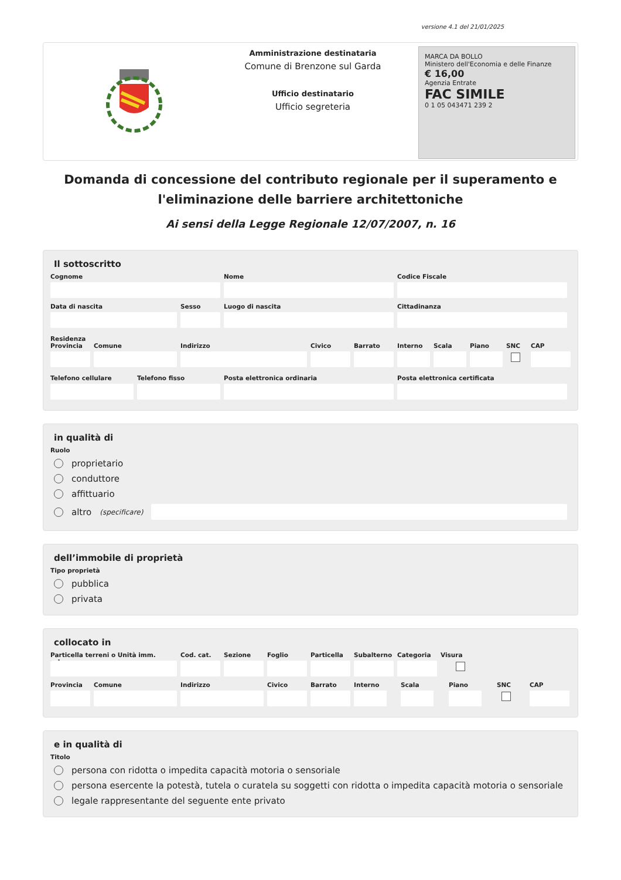versione 4.1 del 21/01/2025
Amministrazione destinataria
Comune di Brenzone sul Garda
Ufficio destinatario
Ufficio segreteria
MARCA DA BOLLO
Ministero dell'Economia e delle Finanze
€ 16,00
Agenzia Entrate
FAC SIMILE
0 1 05 043471 239 2
Domanda di concessione del contributo regionale per il superamento e l'eliminazione delle barriere architettoniche
Ai sensi della Legge Regionale 12/07/2007, n. 16
Il sottoscritto
Cognome Nome Codice Fiscale
Data di nascita Sesso Luogo di nascita Cittadinanza
Residenza
Provincia Comune Indirizzo Civico Barrato Interno Scala Piano SNC CAP
Telefono cellulare Telefono fisso Posta elettronica ordinaria Posta elettronica certificata
in qualità di
Ruolo
proprietario
conduttore
affittuario
altro (specificare)
dell’immobile di proprietà
Tipo proprietà
pubblica
privata
collocato in
Particella terreni o Unità imm. urbana
Cod. cat. Sezione Foglio Particella Subalterno Categoria Visura
Provincia Comune Indirizzo Civico Barrato Interno Scala Piano SNC CAP
e in qualità di
Titolo
persona con ridotta o impedita capacità motoria o sensoriale
persona esercente la potestà, tutela o curatela su soggetti con ridotta o impedita capacità motoria o sensoriale
legale rappresentante del seguente ente privato